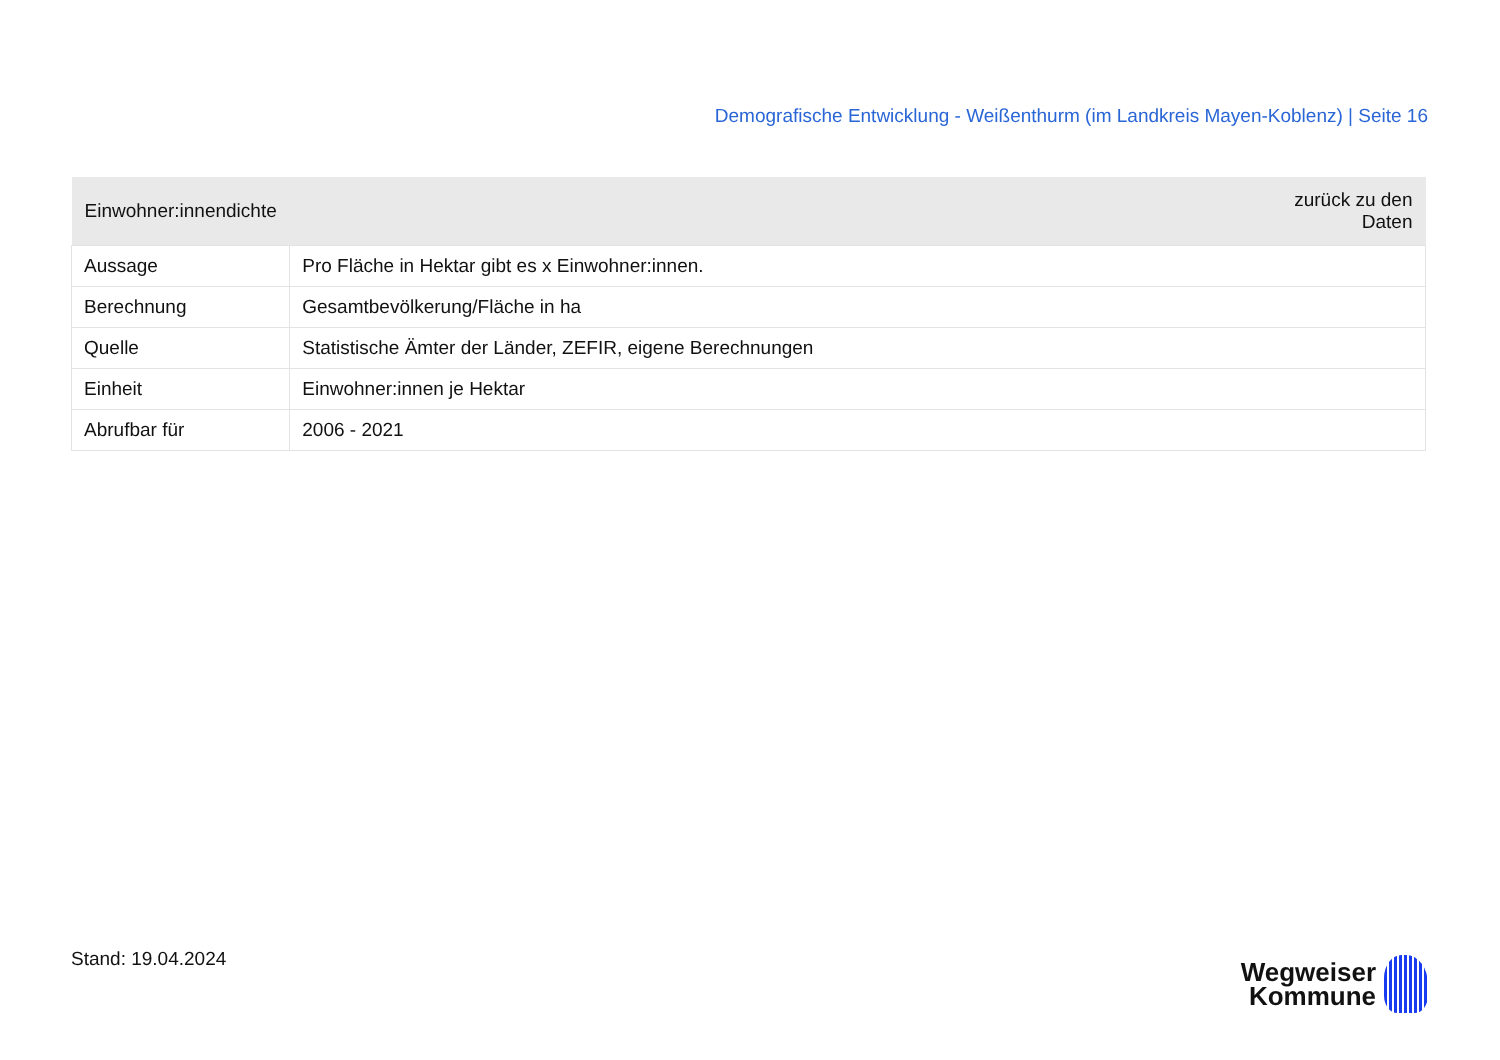Demografische Entwicklung - Weißenthurm (im Landkreis Mayen-Koblenz) | Seite 16
| Einwohner:innendichte | zurück zu den Daten |
| --- | --- |
| Aussage | Pro Fläche in Hektar gibt es x Einwohner:innen. |
| Berechnung | Gesamtbevölkerung/Fläche in ha |
| Quelle | Statistische Ämter der Länder, ZEFIR, eigene Berechnungen |
| Einheit | Einwohner:innen je Hektar |
| Abrufbar für | 2006 - 2021 |
Stand: 19.04.2024
Wegweiser
Kommune